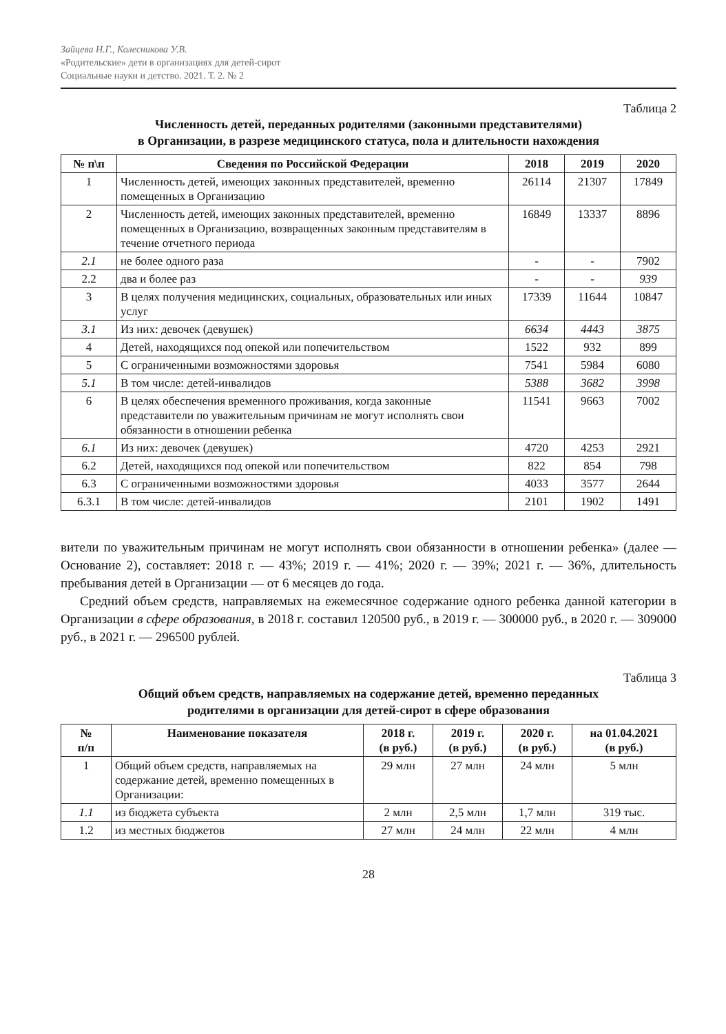Зайцева Н.Г., Колесникова У.В.
«Родительские» дети в организациях для детей-сирот
Социальные науки и детство. 2021. Т. 2. № 2
Таблица 2
Численность детей, переданных родителями (законными представителями)
в Организации, в разрезе медицинского статуса, пола и длительности нахождения
| № п\п | Сведения по Российской Федерации | 2018 | 2019 | 2020 |
| --- | --- | --- | --- | --- |
| 1 | Численность детей, имеющих законных представителей, временно помещенных в Организацию | 26114 | 21307 | 17849 |
| 2 | Численность детей, имеющих законных представителей, временно помещенных в Организацию, возвращенных законным представителям в течение отчетного периода | 16849 | 13337 | 8896 |
| 2.1 | не более одного раза | - | - | 7902 |
| 2.2 | два и более раз | - | - | 939 |
| 3 | В целях получения медицинских, социальных, образовательных или иных услуг | 17339 | 11644 | 10847 |
| 3.1 | Из них: девочек (девушек) | 6634 | 4443 | 3875 |
| 4 | Детей, находящихся под опекой или попечительством | 1522 | 932 | 899 |
| 5 | С ограниченными возможностями здоровья | 7541 | 5984 | 6080 |
| 5.1 | В том числе: детей-инвалидов | 5388 | 3682 | 3998 |
| 6 | В целях обеспечения временного проживания, когда законные представители по уважительным причинам не могут исполнять свои обязанности в отношении ребенка | 11541 | 9663 | 7002 |
| 6.1 | Из них: девочек (девушек) | 4720 | 4253 | 2921 |
| 6.2 | Детей, находящихся под опекой или попечительством | 822 | 854 | 798 |
| 6.3 | С ограниченными возможностями здоровья | 4033 | 3577 | 2644 |
| 6.3.1 | В том числе: детей-инвалидов | 2101 | 1902 | 1491 |
вители по уважительным причинам не могут исполнять свои обязанности в отношении ребенка» (далее — Основание 2), составляет: 2018 г. — 43%; 2019 г. — 41%; 2020 г. — 39%; 2021 г. — 36%, длительность пребывания детей в Организации — от 6 месяцев до года.
Средний объем средств, направляемых на ежемесячное содержание одного ребенка данной категории в Организации в сфере образования, в 2018 г. составил 120500 руб., в 2019 г. — 300000 руб., в 2020 г. — 309000 руб., в 2021 г. — 296500 рублей.
Таблица 3
Общий объем средств, направляемых на содержание детей, временно переданных
родителями в организации для детей-сирот в сфере образования
| № п/п | Наименование показателя | 2018 г. (в руб.) | 2019 г. (в руб.) | 2020 г. (в руб.) | на 01.04.2021 (в руб.) |
| --- | --- | --- | --- | --- | --- |
| 1 | Общий объем средств, направляемых на содержание детей, временно помещенных в Организации: | 29 млн | 27 млн | 24 млн | 5 млн |
| 1.1 | из бюджета субъекта | 2 млн | 2,5 млн | 1,7 млн | 319 тыс. |
| 1.2 | из местных бюджетов | 27 млн | 24 млн | 22 млн | 4 млн |
28